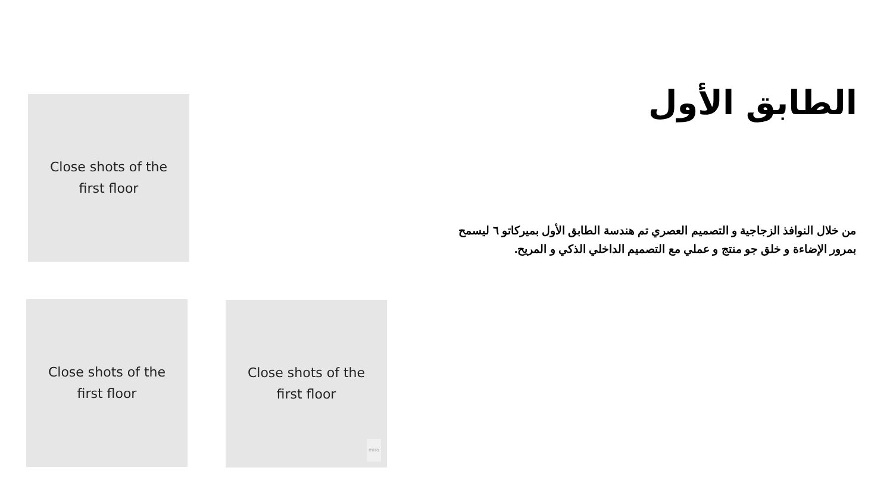Close shots of the
first floor
الطابق الأول
من خلال النوافذ الزجاجية و التصميم العصري تم هندسة الطابق الأول بميركاتو ٦ ليسمح بمرور الإضاءة و خلق جو منتج و عملي مع التصميم الداخلي الذكي و المريح.
Close shots of the
first floor
Close shots of the
first floor
miro